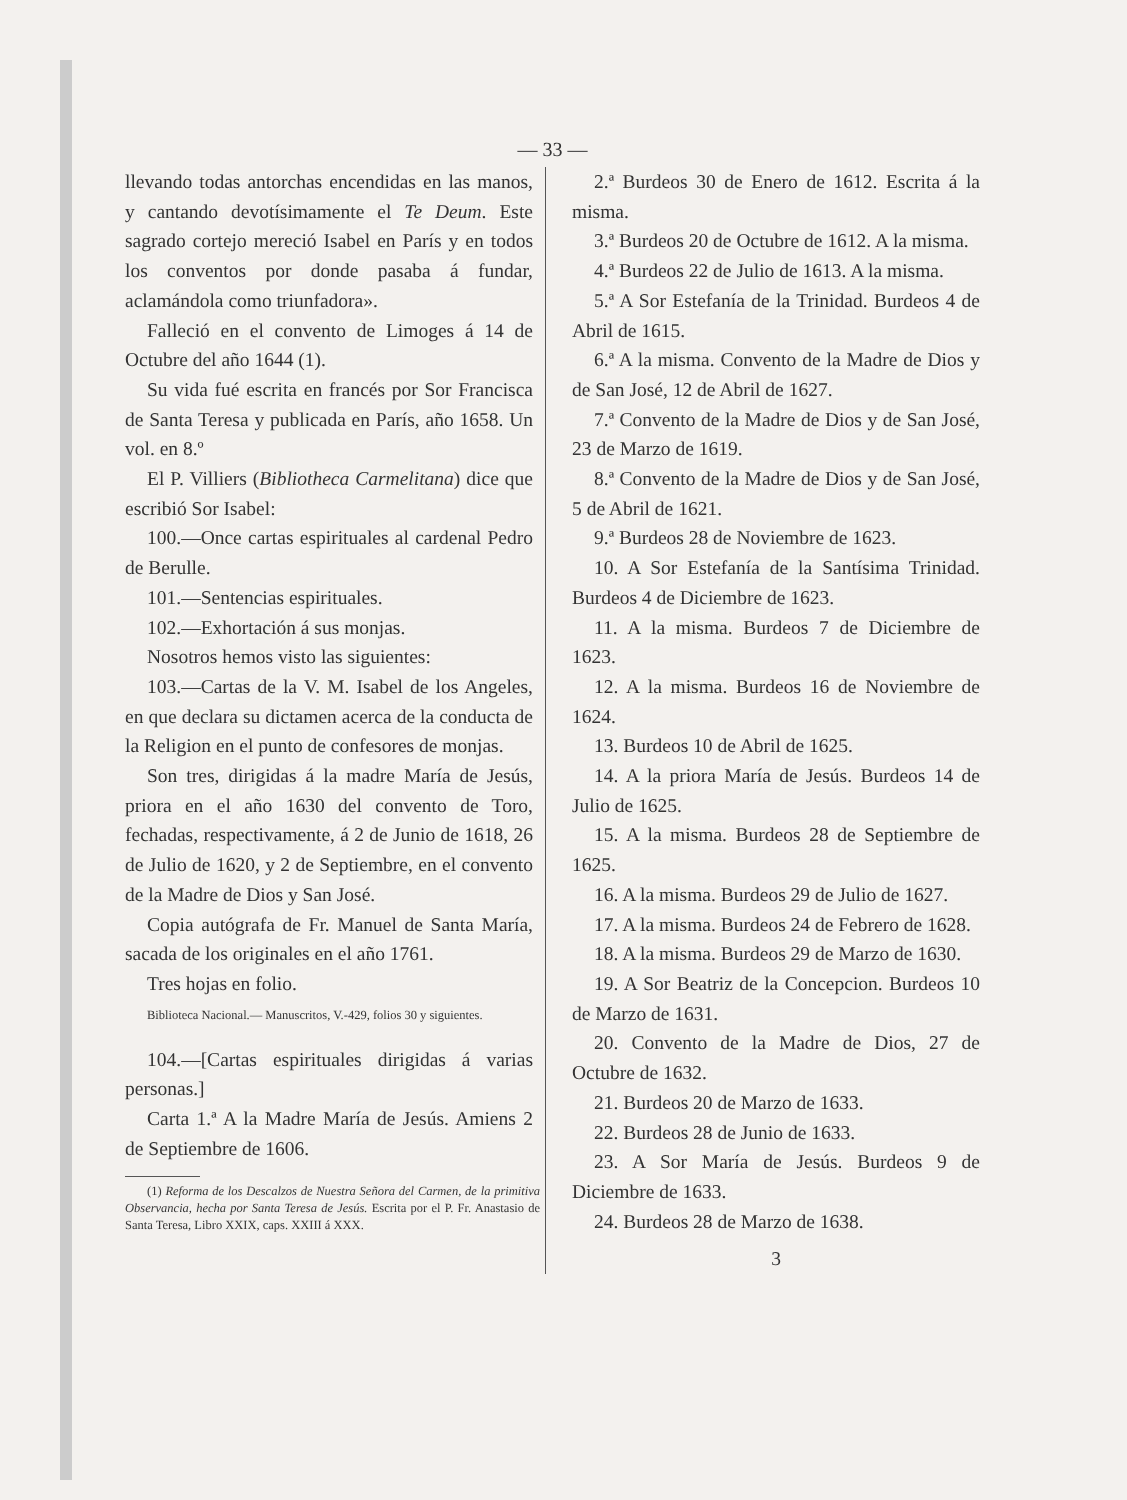— 33 —
llevando todas antorchas encendidas en las manos, y cantando devotísimamente el Te Deum. Este sagrado cortejo mereció Isabel en París y en todos los conventos por donde pasaba á fundar, aclamándola como triunfadora».
Falleció en el convento de Limoges á 14 de Octubre del año 1644 (1).
Su vida fué escrita en francés por Sor Francisca de Santa Teresa y publicada en París, año 1658. Un vol. en 8.º
El P. Villiers (Bibliotheca Carmelitana) dice que escribió Sor Isabel:
100.—Once cartas espirituales al cardenal Pedro de Berulle.
101.—Sentencias espirituales.
102.—Exhortación á sus monjas.
Nosotros hemos visto las siguientes:
103.—Cartas de la V. M. Isabel de los Angeles, en que declara su dictamen acerca de la conducta de la Religion en el punto de confesores de monjas.
Son tres, dirigidas á la madre María de Jesús, priora en el año 1630 del convento de Toro, fechadas, respectivamente, á 2 de Junio de 1618, 26 de Julio de 1620, y 2 de Septiembre, en el convento de la Madre de Dios y San José.
Copia autógrafa de Fr. Manuel de Santa María, sacada de los originales en el año 1761.
Tres hojas en folio.
Biblioteca Nacional.— Manuscritos, V.-429, folios 30 y siguientes.
104.—[Cartas espirituales dirigidas á varias personas.]
Carta 1.ª A la Madre María de Jesús. Amiens 2 de Septiembre de 1606.
(1) Reforma de los Descalzos de Nuestra Señora del Carmen, de la primitiva Observancia, hecha por Santa Teresa de Jesús. Escrita por el P. Fr. Anastasio de Santa Teresa, Libro XXIX, caps. XXIII á XXX.
2.ª Burdeos 30 de Enero de 1612. Escrita á la misma.
3.ª Burdeos 20 de Octubre de 1612. A la misma.
4.ª Burdeos 22 de Julio de 1613. A la misma.
5.ª A Sor Estefanía de la Trinidad. Burdeos 4 de Abril de 1615.
6.ª A la misma. Convento de la Madre de Dios y de San José, 12 de Abril de 1627.
7.ª Convento de la Madre de Dios y de San José, 23 de Marzo de 1619.
8.ª Convento de la Madre de Dios y de San José, 5 de Abril de 1621.
9.ª Burdeos 28 de Noviembre de 1623.
10. A Sor Estefanía de la Santísima Trinidad. Burdeos 4 de Diciembre de 1623.
11. A la misma. Burdeos 7 de Diciembre de 1623.
12. A la misma. Burdeos 16 de Noviembre de 1624.
13. Burdeos 10 de Abril de 1625.
14. A la priora María de Jesús. Burdeos 14 de Julio de 1625.
15. A la misma. Burdeos 28 de Septiembre de 1625.
16. A la misma. Burdeos 29 de Julio de 1627.
17. A la misma. Burdeos 24 de Febrero de 1628.
18. A la misma. Burdeos 29 de Marzo de 1630.
19. A Sor Beatriz de la Concepcion. Burdeos 10 de Marzo de 1631.
20. Convento de la Madre de Dios, 27 de Octubre de 1632.
21. Burdeos 20 de Marzo de 1633.
22. Burdeos 28 de Junio de 1633.
23. A Sor María de Jesús. Burdeos 9 de Diciembre de 1633.
24. Burdeos 28 de Marzo de 1638.
3